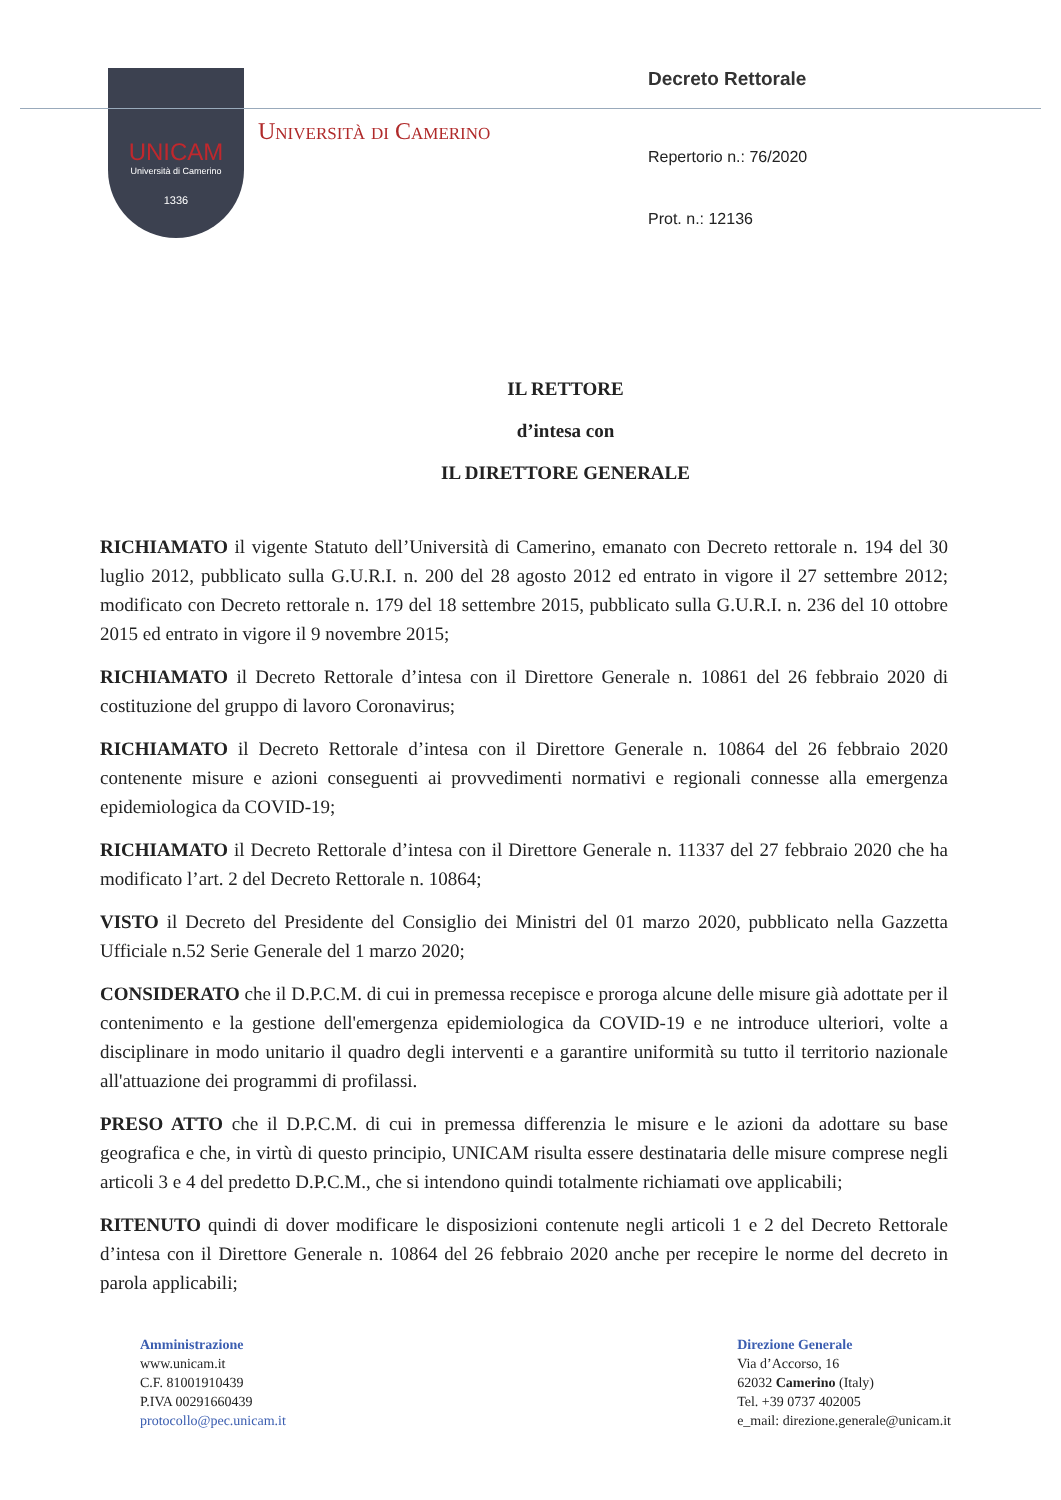UNICAM
Università di Camerino
1336
Università di Camerino
Decreto Rettorale
Repertorio n.: 76/2020
Prot. n.: 12136
IL RETTORE
d’intesa con
IL DIRETTORE GENERALE
RICHIAMATO il vigente Statuto dell’Università di Camerino, emanato con Decreto rettorale n. 194 del 30 luglio 2012, pubblicato sulla G.U.R.I. n. 200 del 28 agosto 2012 ed entrato in vigore il 27 settembre 2012; modificato con Decreto rettorale n. 179 del 18 settembre 2015, pubblicato sulla G.U.R.I. n. 236 del 10 ottobre 2015 ed entrato in vigore il 9 novembre 2015;
RICHIAMATO il Decreto Rettorale d’intesa con il Direttore Generale n. 10861 del 26 febbraio 2020 di costituzione del gruppo di lavoro Coronavirus;
RICHIAMATO il Decreto Rettorale d’intesa con il Direttore Generale n. 10864 del 26 febbraio 2020 contenente misure e azioni conseguenti ai provvedimenti normativi e regionali connesse alla emergenza epidemiologica da COVID-19;
RICHIAMATO il Decreto Rettorale d’intesa con il Direttore Generale n. 11337 del 27 febbraio 2020 che ha modificato l’art. 2 del Decreto Rettorale n. 10864;
VISTO il Decreto del Presidente del Consiglio dei Ministri del 01 marzo 2020, pubblicato nella Gazzetta Ufficiale n.52 Serie Generale del 1 marzo 2020;
CONSIDERATO che il D.P.C.M. di cui in premessa recepisce e proroga alcune delle misure già adottate per il contenimento e la gestione dell'emergenza epidemiologica da COVID-19 e ne introduce ulteriori, volte a disciplinare in modo unitario il quadro degli interventi e a garantire uniformità su tutto il territorio nazionale all'attuazione dei programmi di profilassi.
PRESO ATTO che il D.P.C.M. di cui in premessa differenzia le misure e le azioni da adottare su base geografica e che, in virtù di questo principio, UNICAM risulta essere destinataria delle misure comprese negli articoli 3 e 4 del predetto D.P.C.M., che si intendono quindi totalmente richiamati ove applicabili;
RITENUTO quindi di dover modificare le disposizioni contenute negli articoli 1 e 2 del Decreto Rettorale d’intesa con il Direttore Generale n. 10864 del 26 febbraio 2020 anche per recepire le norme del decreto in parola applicabili;
Amministrazione
www.unicam.it
C.F. 81001910439
P.IVA 00291660439
protocollo@pec.unicam.it
Direzione Generale
Via d’Accorso, 16
62032 Camerino (Italy)
Tel. +39 0737 402005
e_mail: direzione.generale@unicam.it